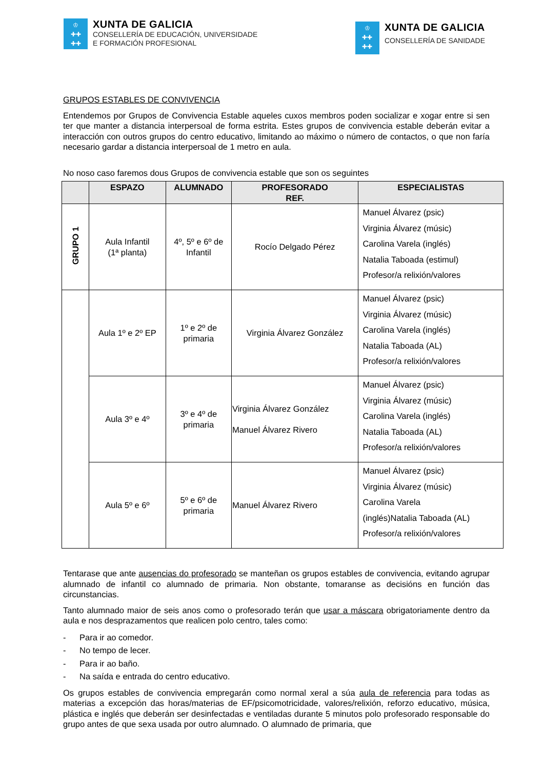♔
✚✚
✚✚
XUNTA DE GALICIA
CONSELLERÍA DE EDUCACIÓN, UNIVERSIDADE
E FORMACIÓN PROFESIONAL
♔
✚✚
✚✚
XUNTA DE GALICIA
CONSELLERÍA DE SANIDADE
GRUPOS ESTABLES DE CONVIVENCIA
Entendemos por Grupos de Convivencia Estable aqueles cuxos membros poden socializar e xogar entre si sen ter que manter a distancia interpersoal de forma estrita. Estes grupos de convivencia estable deberán evitar a interacción con outros grupos do centro educativo, limitando ao máximo o número de contactos, o que non faría necesario gardar a distancia interpersoal de 1 metro en aula.
No noso caso faremos dous Grupos de convivencia estable que son os seguintes
| | ESPAZO | ALUMNADO | PROFESORADO REF. | ESPECIALISTAS |
| --- | --- | --- | --- | --- |
| GRUPO 1 | Aula Infantil (1ª planta) | 4º, 5º e 6º de Infantil | Rocío Delgado Pérez | Manuel Álvarez (psic) Virginia Álvarez (músic) Carolina Varela (inglés) Natalia Taboada (estimul) Profesor/a relixión/valores |
| | Aula 1º e 2º EP | 1º e 2º de primaria | Virginia Álvarez González | Manuel Álvarez (psic) Virginia Álvarez (músic) Carolina Varela (inglés) Natalia Taboada (AL) Profesor/a relixión/valores |
| | Aula 3º e 4º | 3º e 4º de primaria | Virginia Álvarez González Manuel Álvarez Rivero | Manuel Álvarez (psic) Virginia Álvarez (músic) Carolina Varela (inglés) Natalia Taboada (AL) Profesor/a relixión/valores |
| | Aula 5º e 6º | 5º e 6º de primaria | Manuel Álvarez Rivero | Manuel Álvarez (psic) Virginia Álvarez (músic) Carolina Varela (inglés)Natalia Taboada (AL) Profesor/a relixión/valores |
Tentarase que ante ausencias do profesorado se manteñan os grupos estables de convivencia, evitando agrupar alumnado de infantil co alumnado de primaria. Non obstante, tomaranse as decisións en función das circunstancias.
Tanto alumnado maior de seis anos como o profesorado terán que usar a máscara obrigatoriamente dentro da aula e nos desprazamentos que realicen polo centro, tales como:
- Para ir ao comedor.
- No tempo de lecer.
- Para ir ao baño.
- Na saída e entrada do centro educativo.
Os grupos estables de convivencia empregarán como normal xeral a súa aula de referencia para todas as materias a excepción das horas/materias de EF/psicomotricidade, valores/relixión, reforzo educativo, música, plástica e inglés que deberán ser desinfectadas e ventiladas durante 5 minutos polo profesorado responsable do grupo antes de que sexa usada por outro alumnado. O alumnado de primaria, que